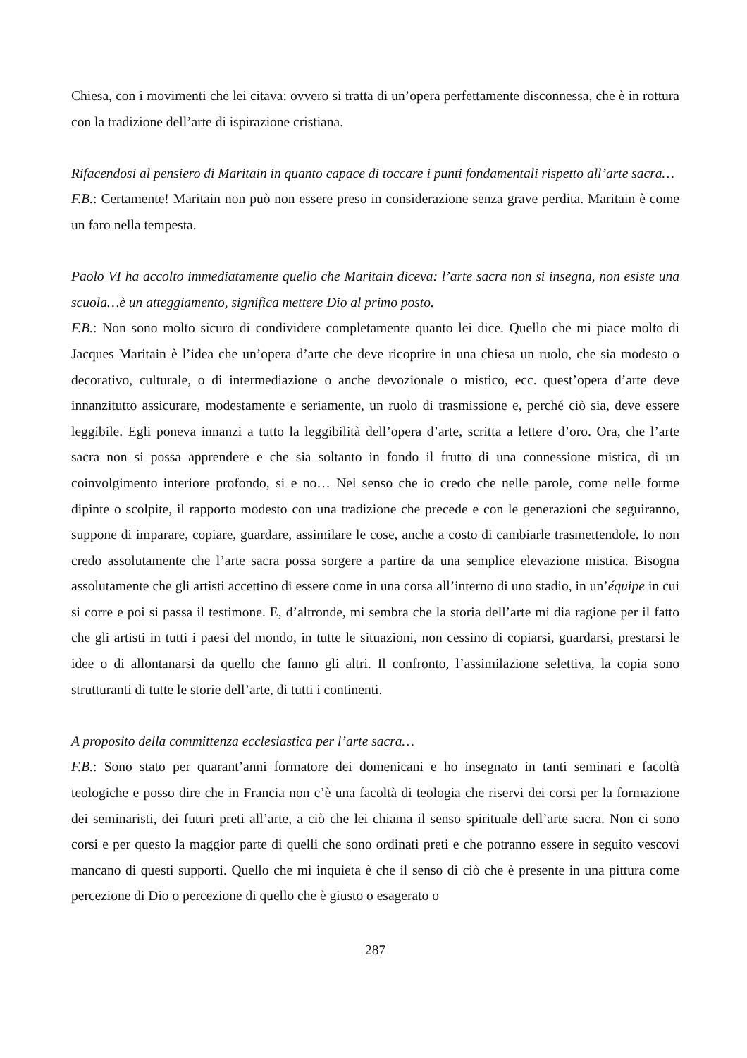Chiesa, con i movimenti che lei citava: ovvero si tratta di un’opera perfettamente disconnessa, che è in rottura con la tradizione dell’arte di ispirazione cristiana.
Rifacendosi al pensiero di Maritain in quanto capace di toccare i punti fondamentali rispetto all’arte sacra…
F.B.: Certamente! Maritain non può non essere preso in considerazione senza grave perdita. Maritain è come un faro nella tempesta.
Paolo VI ha accolto immediatamente quello che Maritain diceva: l’arte sacra non si insegna, non esiste una scuola…è un atteggiamento, significa mettere Dio al primo posto.
F.B.: Non sono molto sicuro di condividere completamente quanto lei dice. Quello che mi piace molto di Jacques Maritain è l’idea che un’opera d’arte che deve ricoprire in una chiesa un ruolo, che sia modesto o decorativo, culturale, o di intermediazione o anche devozionale o mistico, ecc. quest’opera d’arte deve innanzitutto assicurare, modestamente e seriamente, un ruolo di trasmissione e, perché ciò sia, deve essere leggibile. Egli poneva innanzi a tutto la leggibilità dell’opera d’arte, scritta a lettere d’oro. Ora, che l’arte sacra non si possa apprendere e che sia soltanto in fondo il frutto di una connessione mistica, di un coinvolgimento interiore profondo, si e no… Nel senso che io credo che nelle parole, come nelle forme dipinte o scolpite, il rapporto modesto con una tradizione che precede e con le generazioni che seguiranno, suppone di imparare, copiare, guardare, assimilare le cose, anche a costo di cambiarle trasmettendole. Io non credo assolutamente che l’arte sacra possa sorgere a partire da una semplice elevazione mistica. Bisogna assolutamente che gli artisti accettino di essere come in una corsa all’interno di uno stadio, in un’équipe in cui si corre e poi si passa il testimone. E, d’altronde, mi sembra che la storia dell’arte mi dia ragione per il fatto che gli artisti in tutti i paesi del mondo, in tutte le situazioni, non cessino di copiarsi, guardarsi, prestarsi le idee o di allontanarsi da quello che fanno gli altri. Il confronto, l’assimilazione selettiva, la copia sono strutturanti di tutte le storie dell’arte, di tutti i continenti.
A proposito della committenza ecclesiastica per l’arte sacra…
F.B.: Sono stato per quarant’anni formatore dei domenicani e ho insegnato in tanti seminari e facoltà teologiche e posso dire che in Francia non c’è una facoltà di teologia che riservi dei corsi per la formazione dei seminaristi, dei futuri preti all’arte, a ciò che lei chiama il senso spirituale dell’arte sacra. Non ci sono corsi e per questo la maggior parte di quelli che sono ordinati preti e che potranno essere in seguito vescovi mancano di questi supporti. Quello che mi inquieta è che il senso di ciò che è presente in una pittura come percezione di Dio o percezione di quello che è giusto o esagerato o
287